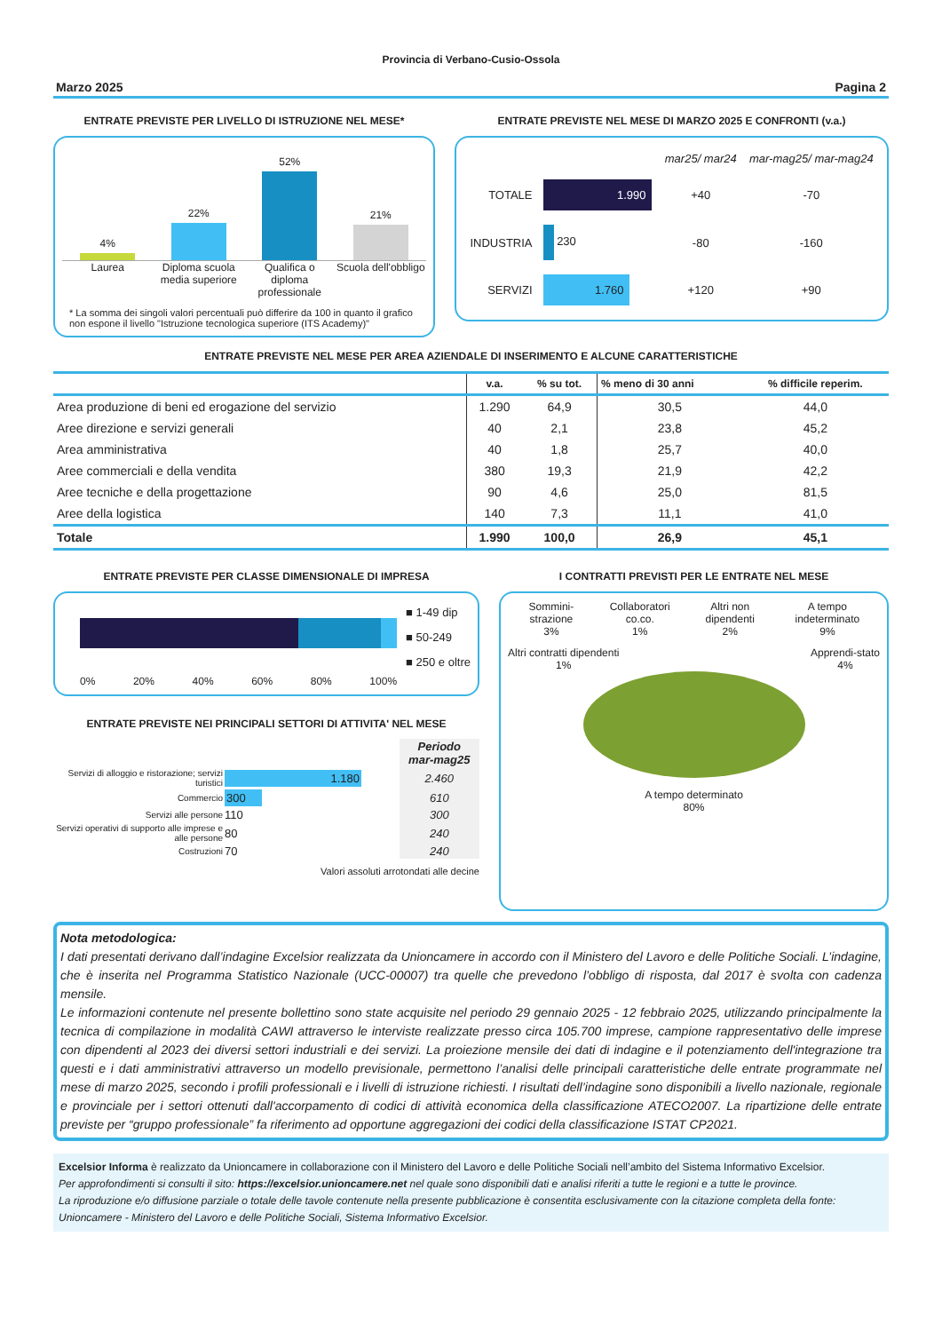Provincia di Verbano-Cusio-Ossola
Marzo 2025 Pagina 2
ENTRATE PREVISTE PER LIVELLO DI ISTRUZIONE NEL MESE*
4%
22%
52%
21%
Laurea Diploma scuola media superiore
Qualifica o diploma professionale
Scuola dell'obbligo
* La somma dei singoli valori percentuali può differire da 100 in quanto il grafico non espone il livello "Istruzione tecnologica superiore (ITS Academy)"
ENTRATE PREVISTE NEL MESE DI MARZO 2025 E CONFRONTI (v.a.)
| | | mar25/ mar24 | mar-mag25/ mar-mag24 |
| TOTALE | 1.990 | +40 | -70 |
| INDUSTRIA | 230 | -80 | -160 |
| SERVIZI | 1.760 | +120 | +90 |
ENTRATE PREVISTE NEL MESE PER AREA AZIENDALE DI INSERIMENTO E ALCUNE CARATTERISTICHE
| | v.a. | % su tot. | % meno di 30 anni | % difficile reperim. |
| --- | --- | --- | --- | --- |
| Area produzione di beni ed erogazione del servizio | 1.290 | 64,9 | 30,5 | 44,0 |
| Aree direzione e servizi generali | 40 | 2,1 | 23,8 | 45,2 |
| Area amministrativa | 40 | 1,8 | 25,7 | 40,0 |
| Aree commerciali e della vendita | 380 | 19,3 | 21,9 | 42,2 |
| Aree tecniche e della progettazione | 90 | 4,6 | 25,0 | 81,5 |
| Aree della logistica | 140 | 7,3 | 11,1 | 41,0 |
| Totale | 1.990 | 100,0 | 26,9 | 45,1 |
ENTRATE PREVISTE PER CLASSE DIMENSIONALE DI IMPRESA
0% 20% 40% 60% 80% 100%
■ 1-49 dip
■ 50-249
■ 250 e oltre
ENTRATE PREVISTE NEI PRINCIPALI SETTORI DI ATTIVITA' NEL MESE
| | | Periodo mar-mag25 |
| Servizi di alloggio e ristorazione; servizi turistici | 1.180 | 2.460 |
| Commercio | 300 | 610 |
| Servizi alle persone | 110 | 300 |
| Servizi operativi di supporto alle imprese e alle persone | 80 | 240 |
| Costruzioni | 70 | 240 |
Valori assoluti arrotondati alle decine
I CONTRATTI PREVISTI PER LE ENTRATE NEL MESE
Sommini-strazione
3%
Collaboratori co.co.
1%
Altri non dipendenti
2%
A tempo indeterminato
9%
Altri contratti dipendenti
1%
Apprendi-stato
4%
A tempo determinato
80%
Nota metodologica:
I dati presentati derivano dall’indagine Excelsior realizzata da Unioncamere in accordo con il Ministero del Lavoro e delle Politiche Sociali. L’indagine, che è inserita nel Programma Statistico Nazionale (UCC-00007) tra quelle che prevedono l’obbligo di risposta, dal 2017 è svolta con cadenza mensile.
Le informazioni contenute nel presente bollettino sono state acquisite nel periodo 29 gennaio 2025 - 12 febbraio 2025, utilizzando principalmente la tecnica di compilazione in modalità CAWI attraverso le interviste realizzate presso circa 105.700 imprese, campione rappresentativo delle imprese con dipendenti al 2023 dei diversi settori industriali e dei servizi. La proiezione mensile dei dati di indagine e il potenziamento dell'integrazione tra questi e i dati amministrativi attraverso un modello previsionale, permettono l’analisi delle principali caratteristiche delle entrate programmate nel mese di marzo 2025, secondo i profili professionali e i livelli di istruzione richiesti. I risultati dell’indagine sono disponibili a livello nazionale, regionale e provinciale per i settori ottenuti dall'accorpamento di codici di attività economica della classificazione ATECO2007. La ripartizione delle entrate previste per “gruppo professionale” fa riferimento ad opportune aggregazioni dei codici della classificazione ISTAT CP2021.
Excelsior Informa è realizzato da Unioncamere in collaborazione con il Ministero del Lavoro e delle Politiche Sociali nell’ambito del Sistema Informativo Excelsior.
Per approfondimenti si consulti il sito: https://excelsior.unioncamere.net nel quale sono disponibili dati e analisi riferiti a tutte le regioni e a tutte le province.
La riproduzione e/o diffusione parziale o totale delle tavole contenute nella presente pubblicazione è consentita esclusivamente con la citazione completa della fonte: Unioncamere - Ministero del Lavoro e delle Politiche Sociali, Sistema Informativo Excelsior.